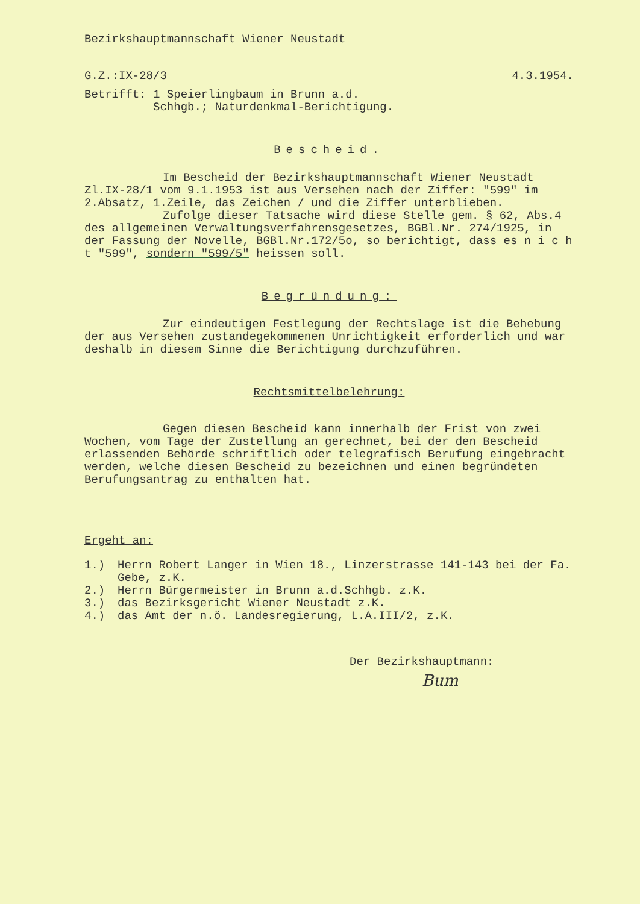Bezirkshauptmannschaft Wiener Neustadt
G.Z.:IX-28/3 4.3.1954.
Betrifft: 1 Speierlingbaum in Brunn a.d.
Schhgb.; Naturdenkmal-Berichtigung.
Bescheid.
Im Bescheid der Bezirkshauptmannschaft Wiener Neustadt
Zl.IX-28/1 vom 9.1.1953 ist aus Versehen nach der Ziffer: "599" im 2.Absatz, 1.Zeile, das Zeichen / und die Ziffer unterblieben.
Zufolge dieser Tatsache wird diese Stelle gem. § 62, Abs.4 des allgemeinen Verwaltungsverfahrensgesetzes, BGBl.Nr. 274/1925, in der Fassung der Novelle, BGBl.Nr.172/5o, so berichtigt, dass es n i c h t "599", sondern "599/5" heissen soll.
Begründung:
Zur eindeutigen Festlegung der Rechtslage ist die Behebung der aus Versehen zustandegekommenen Unrichtigkeit erforderlich und war deshalb in diesem Sinne die Berichtigung durchzuführen.
Rechtsmittelbelehrung:
Gegen diesen Bescheid kann innerhalb der Frist von zwei Wochen, vom Tage der Zustellung an gerechnet, bei der den Bescheid erlassenden Behörde schriftlich oder telegrafisch Berufung eingebracht werden, welche diesen Bescheid zu bezeichnen und einen begründeten Berufungsantrag zu enthalten hat.
Ergeht an:
1.) Herrn Robert Langer in Wien 18., Linzerstrasse 141-143 bei der Fa. Gebe, z.K.
2.) Herrn Bürgermeister in Brunn a.d.Schhgb. z.K.
3.) das Bezirksgericht Wiener Neustadt z.K.
4.) das Amt der n.ö. Landesregierung, L.A.III/2, z.K.
Der Bezirkshauptmann:
Bum